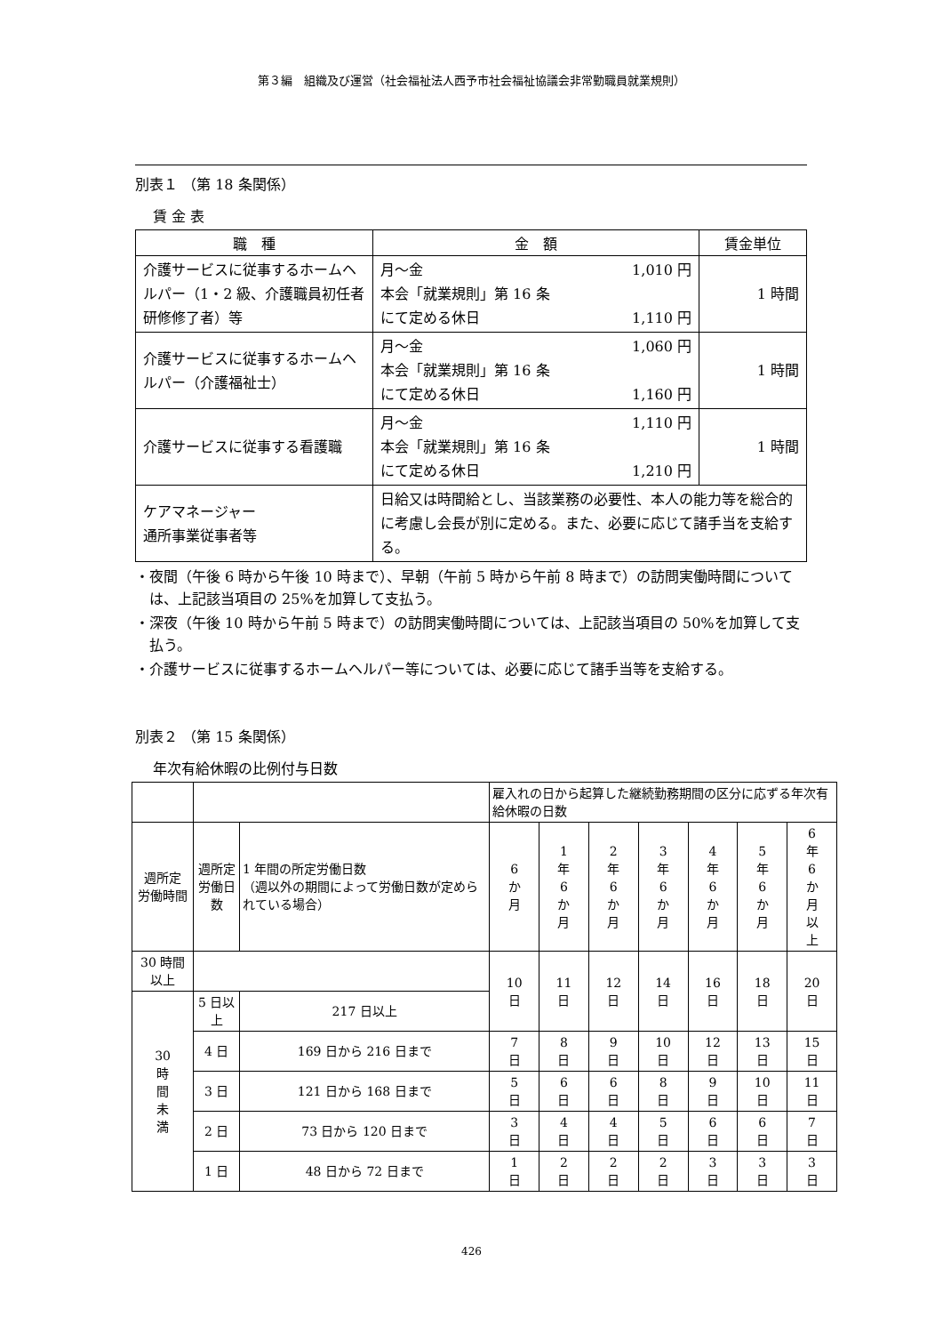第３編　組織及び運営（社会福祉法人西予市社会福祉協議会非常勤職員就業規則）
別表１ （第 18 条関係）
賃 金 表
| 職 種 | 金 額 | 賃金単位 |
| --- | --- | --- |
| 介護サービスに従事するホームヘルパー（1・2 級、介護職員初任者研修修了者）等 | 月～金 1,010 円 本会「就業規則」第 16 条 にて定める休日 1,110 円 | 1 時間 |
| 介護サービスに従事するホームヘルパー（介護福祉士） | 月～金 1,060 円 本会「就業規則」第 16 条 にて定める休日 1,160 円 | 1 時間 |
| 介護サービスに従事する看護職 | 月～金 1,110 円 本会「就業規則」第 16 条 にて定める休日 1,210 円 | 1 時間 |
| ケアマネージャー 通所事業従事者等 | 日給又は時間給とし、当該業務の必要性、本人の能力等を総合的に考慮し会長が別に定める。また、必要に応じて諸手当を支給する。 | |
・夜間（午後 6 時から午後 10 時まで）、早朝（午前 5 時から午前 8 時まで）の訪問実働時間については、上記該当項目の 25%を加算して支払う。
・深夜（午後 10 時から午前 5 時まで）の訪問実働時間については、上記該当項目の 50%を加算して支払う。
・介護サービスに従事するホームヘルパー等については、必要に応じて諸手当等を支給する。
別表２ （第 15 条関係）
年次有給休暇の比例付与日数
| | | | 雇入れの日から起算した継続勤務期間の区分に応ずる年次有給休暇の日数 | | | | | | |
| 週所定 労働時間 | 週所定 労働日数 | 1 年間の所定労働日数 （週以外の期間によって労働日数が定められている場合） | 6 か 月 | 1 年 6 か 月 | 2 年 6 か 月 | 3 年 6 か 月 | 4 年 6 か 月 | 5 年 6 か 月 | 6 年 6 か 月 以 上 |
| 30 時間以上 | | | 10 日 | 11 日 | 12 日 | 14 日 | 16 日 | 18 日 | 20 日 |
| 30 時 間 未 満 | 5 日以上 | 217 日以上 | | | | | | | |
| | 4 日 | 169 日から 216 日まで | 7 日 | 8 日 | 9 日 | 10 日 | 12 日 | 13 日 | 15 日 |
| | 3 日 | 121 日から 168 日まで | 5 日 | 6 日 | 6 日 | 8 日 | 9 日 | 10 日 | 11 日 |
| | 2 日 | 73 日から 120 日まで | 3 日 | 4 日 | 4 日 | 5 日 | 6 日 | 6 日 | 7 日 |
| | 1 日 | 48 日から 72 日まで | 1 日 | 2 日 | 2 日 | 2 日 | 3 日 | 3 日 | 3 日 |
426